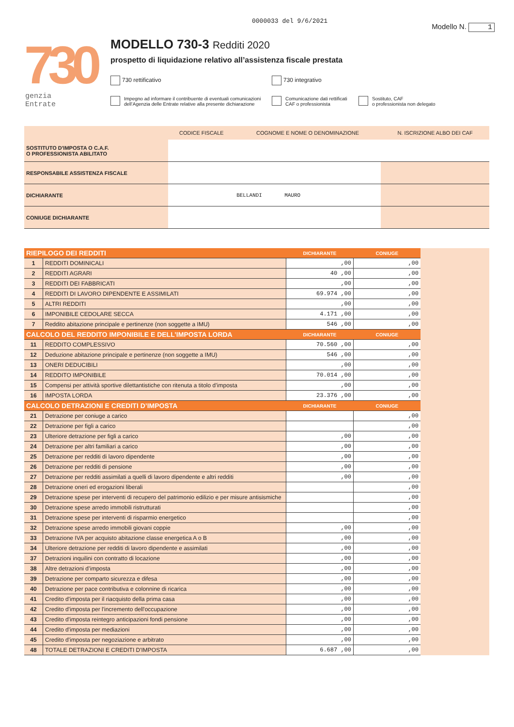0000033 del 9/6/2021
Modello N. 1
730
genzia
Entrate
MODELLO 730-3 Redditi 2020
prospetto di liquidazione relativo all’assistenza fiscale prestata
730 rettificativo 730 integrativo
Impegno ad informare il contribuente di eventuali comunicazioni
dell’Agenzia delle Entrate relative alla presente dichiarazione
Comunicazione dati rettificati
CAF o professionista
Sostituto, CAF
o professionista non delegato
| | CODICE FISCALE | COGNOME E NOME O DENOMINAZIONE | N. ISCRIZIONE ALBO DEI CAF |
| --- | --- | --- | --- |
| SOSTITUTO D'IMPOSTA O C.A.F. O PROFESSIONISTA ABILITATO | | | |
| RESPONSABILE ASSISTENZA FISCALE | | | |
| DICHIARANTE | | BELLANDI MAURO | |
| CONIUGE DICHIARANTE | | | |
| RIEPILOGO DEI REDDITI | | DICHIARANTE | CONIUGE |
| 1 | REDDITI DOMINICALI | ,00 | ,00 |
| 2 | REDDITI AGRARI | 40 ,00 | ,00 |
| 3 | REDDITI DEI FABBRICATI | ,00 | ,00 |
| 4 | REDDITI DI LAVORO DIPENDENTE E ASSIMILATI | 69.974 ,00 | ,00 |
| 5 | ALTRI REDDITI | ,00 | ,00 |
| 6 | IMPONIBILE CEDOLARE SECCA | 4.171 ,00 | ,00 |
| 7 | Reddito abitazione principale e pertinenze (non soggette a IMU) | 546 ,00 | ,00 |
| CALCOLO DEL REDDITO IMPONIBILE E DELL’IMPOSTA LORDA | | DICHIARANTE | CONIUGE |
| 11 | REDDITO COMPLESSIVO | 70.560 ,00 | ,00 |
| 12 | Deduzione abitazione principale e pertinenze (non soggette a IMU) | 546 ,00 | ,00 |
| 13 | ONERI DEDUCIBILI | ,00 | ,00 |
| 14 | REDDITO IMPONIBILE | 70.014 ,00 | ,00 |
| 15 | Compensi per attività sportive dilettantistiche con ritenuta a titolo d’imposta | ,00 | ,00 |
| 16 | IMPOSTA LORDA | 23.376 ,00 | ,00 |
| CALCOLO DETRAZIONI E CREDITI D’IMPOSTA | | DICHIARANTE | CONIUGE |
| 21 | Detrazione per coniuge a carico | | ,00 |
| 22 | Detrazione per figli a carico | | ,00 |
| 23 | Ulteriore detrazione per figli a carico | ,00 | ,00 |
| 24 | Detrazione per altri familiari a carico | ,00 | ,00 |
| 25 | Detrazione per redditi di lavoro dipendente | ,00 | ,00 |
| 26 | Detrazione per redditi di pensione | ,00 | ,00 |
| 27 | Detrazione per redditi assimilati a quelli di lavoro dipendente e altri redditi | ,00 | ,00 |
| 28 | Detrazione oneri ed erogazioni liberali | | ,00 |
| 29 | Detrazione spese per interventi di recupero del patrimonio edilizio e per misure antisismiche | | ,00 |
| 30 | Detrazione spese arredo immobili ristrutturati | | ,00 |
| 31 | Detrazione spese per interventi di risparmio energetico | | ,00 |
| 32 | Detrazione spese arredo immobili giovani coppie | ,00 | ,00 |
| 33 | Detrazione IVA per acquisto abitazione classe energetica A o B | ,00 | ,00 |
| 34 | Ulteriore detrazione per redditi di lavoro dipendente e assimilati | ,00 | ,00 |
| 37 | Detrazioni inquilini con contratto di locazione | ,00 | ,00 |
| 38 | Altre detrazioni d’imposta | ,00 | ,00 |
| 39 | Detrazione per comparto sicurezza e difesa | ,00 | ,00 |
| 40 | Detrazione per pace contributiva e colonnine di ricarica | ,00 | ,00 |
| 41 | Credito d'imposta per il riacquisto della prima casa | ,00 | ,00 |
| 42 | Credito d'imposta per l'incremento dell'occupazione | ,00 | ,00 |
| 43 | Credito d'imposta reintegro anticipazioni fondi pensione | ,00 | ,00 |
| 44 | Credito d'imposta per mediazioni | ,00 | ,00 |
| 45 | Credito d'imposta per negoziazione e arbitrato | ,00 | ,00 |
| 48 | TOTALE DETRAZIONI E CREDITI D'IMPOSTA | 6.687 ,00 | ,00 |